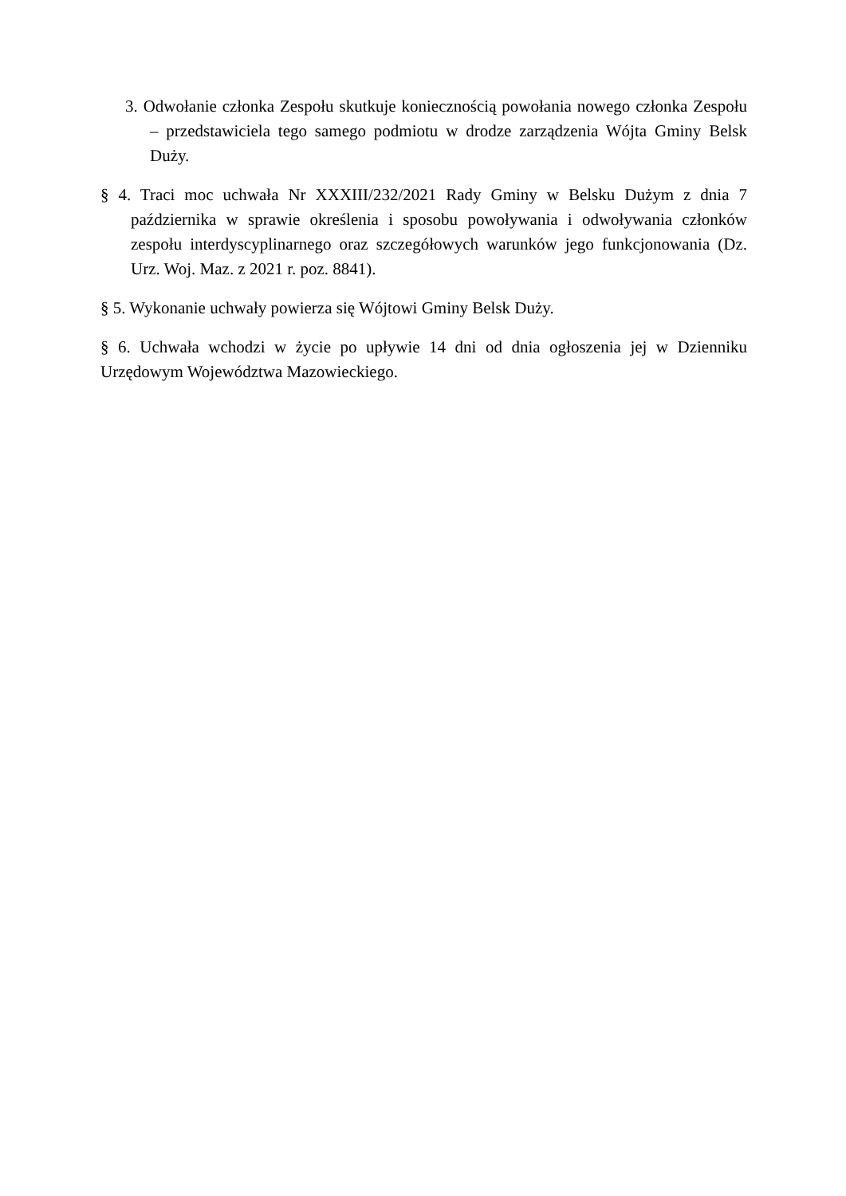3. Odwołanie członka Zespołu skutkuje koniecznością powołania nowego członka Zespołu – przedstawiciela tego samego podmiotu w drodze zarządzenia Wójta Gminy Belsk Duży.
§ 4. Traci moc uchwała Nr XXXIII/232/2021 Rady Gminy w Belsku Dużym z dnia 7 października w sprawie określenia i sposobu powoływania i odwoływania członków zespołu interdyscyplinarnego oraz szczegółowych warunków jego funkcjonowania (Dz. Urz. Woj. Maz. z 2021 r. poz. 8841).
§ 5. Wykonanie uchwały powierza się Wójtowi Gminy Belsk Duży.
§ 6. Uchwała wchodzi w życie po upływie 14 dni od dnia ogłoszenia jej w Dzienniku Urzędowym Województwa Mazowieckiego.